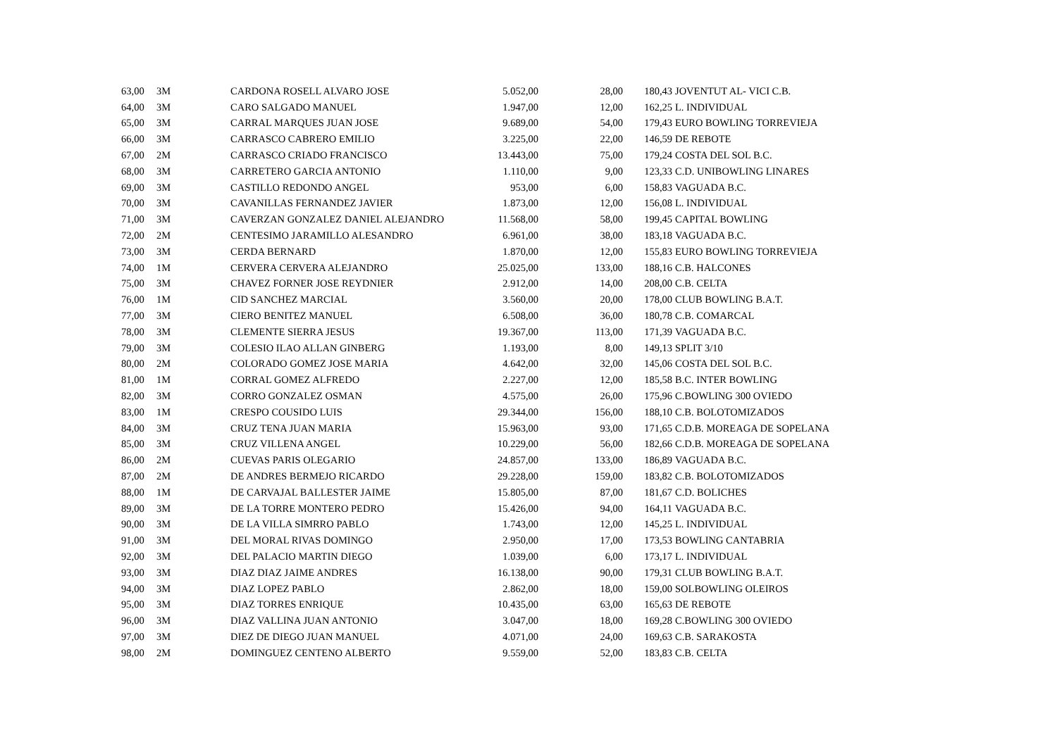| 63,00 | 3M | CARDONA ROSELL ALVARO JOSE | 5.052,00 | 28,00 | 180,43 | JOVENTUT AL- VICI C.B. |
| 64,00 | 3M | CARO SALGADO MANUEL | 1.947,00 | 12,00 | 162,25 | L. INDIVIDUAL |
| 65,00 | 3M | CARRAL MARQUES JUAN JOSE | 9.689,00 | 54,00 | 179,43 | EURO BOWLING TORREVIEJA |
| 66,00 | 3M | CARRASCO CABRERO EMILIO | 3.225,00 | 22,00 | 146,59 | DE REBOTE |
| 67,00 | 2M | CARRASCO CRIADO FRANCISCO | 13.443,00 | 75,00 | 179,24 | COSTA DEL SOL B.C. |
| 68,00 | 3M | CARRETERO GARCIA ANTONIO | 1.110,00 | 9,00 | 123,33 | C.D. UNIBOWLING LINARES |
| 69,00 | 3M | CASTILLO REDONDO ANGEL | 953,00 | 6,00 | 158,83 | VAGUADA B.C. |
| 70,00 | 3M | CAVANILLAS FERNANDEZ JAVIER | 1.873,00 | 12,00 | 156,08 | L. INDIVIDUAL |
| 71,00 | 3M | CAVERZAN GONZALEZ DANIEL ALEJANDRO | 11.568,00 | 58,00 | 199,45 | CAPITAL BOWLING |
| 72,00 | 2M | CENTESIMO JARAMILLO ALESANDRO | 6.961,00 | 38,00 | 183,18 | VAGUADA B.C. |
| 73,00 | 3M | CERDA BERNARD | 1.870,00 | 12,00 | 155,83 | EURO BOWLING TORREVIEJA |
| 74,00 | 1M | CERVERA CERVERA ALEJANDRO | 25.025,00 | 133,00 | 188,16 | C.B. HALCONES |
| 75,00 | 3M | CHAVEZ FORNER JOSE REYDNIER | 2.912,00 | 14,00 | 208,00 | C.B. CELTA |
| 76,00 | 1M | CID SANCHEZ MARCIAL | 3.560,00 | 20,00 | 178,00 | CLUB BOWLING B.A.T. |
| 77,00 | 3M | CIERO BENITEZ MANUEL | 6.508,00 | 36,00 | 180,78 | C.B. COMARCAL |
| 78,00 | 3M | CLEMENTE SIERRA JESUS | 19.367,00 | 113,00 | 171,39 | VAGUADA B.C. |
| 79,00 | 3M | COLESIO ILAO ALLAN GINBERG | 1.193,00 | 8,00 | 149,13 | SPLIT 3/10 |
| 80,00 | 2M | COLORADO GOMEZ JOSE MARIA | 4.642,00 | 32,00 | 145,06 | COSTA DEL SOL B.C. |
| 81,00 | 1M | CORRAL GOMEZ ALFREDO | 2.227,00 | 12,00 | 185,58 | B.C. INTER BOWLING |
| 82,00 | 3M | CORRO GONZALEZ OSMAN | 4.575,00 | 26,00 | 175,96 | C.BOWLING 300 OVIEDO |
| 83,00 | 1M | CRESPO COUSIDO LUIS | 29.344,00 | 156,00 | 188,10 | C.B. BOLOTOMIZADOS |
| 84,00 | 3M | CRUZ TENA JUAN MARIA | 15.963,00 | 93,00 | 171,65 | C.D.B. MOREAGA DE SOPELANA |
| 85,00 | 3M | CRUZ VILLENA ANGEL | 10.229,00 | 56,00 | 182,66 | C.D.B. MOREAGA DE SOPELANA |
| 86,00 | 2M | CUEVAS PARIS OLEGARIO | 24.857,00 | 133,00 | 186,89 | VAGUADA B.C. |
| 87,00 | 2M | DE ANDRES BERMEJO RICARDO | 29.228,00 | 159,00 | 183,82 | C.B. BOLOTOMIZADOS |
| 88,00 | 1M | DE CARVAJAL BALLESTER JAIME | 15.805,00 | 87,00 | 181,67 | C.D. BOLICHES |
| 89,00 | 3M | DE LA TORRE MONTERO PEDRO | 15.426,00 | 94,00 | 164,11 | VAGUADA B.C. |
| 90,00 | 3M | DE LA VILLA SIMRRO PABLO | 1.743,00 | 12,00 | 145,25 | L. INDIVIDUAL |
| 91,00 | 3M | DEL MORAL RIVAS DOMINGO | 2.950,00 | 17,00 | 173,53 | BOWLING CANTABRIA |
| 92,00 | 3M | DEL PALACIO MARTIN DIEGO | 1.039,00 | 6,00 | 173,17 | L. INDIVIDUAL |
| 93,00 | 3M | DIAZ DIAZ JAIME ANDRES | 16.138,00 | 90,00 | 179,31 | CLUB BOWLING B.A.T. |
| 94,00 | 3M | DIAZ LOPEZ PABLO | 2.862,00 | 18,00 | 159,00 | SOLBOWLING OLEIROS |
| 95,00 | 3M | DIAZ TORRES ENRIQUE | 10.435,00 | 63,00 | 165,63 | DE REBOTE |
| 96,00 | 3M | DIAZ VALLINA JUAN ANTONIO | 3.047,00 | 18,00 | 169,28 | C.BOWLING 300 OVIEDO |
| 97,00 | 3M | DIEZ DE DIEGO JUAN MANUEL | 4.071,00 | 24,00 | 169,63 | C.B. SARAKOSTA |
| 98,00 | 2M | DOMINGUEZ CENTENO ALBERTO | 9.559,00 | 52,00 | 183,83 | C.B. CELTA |